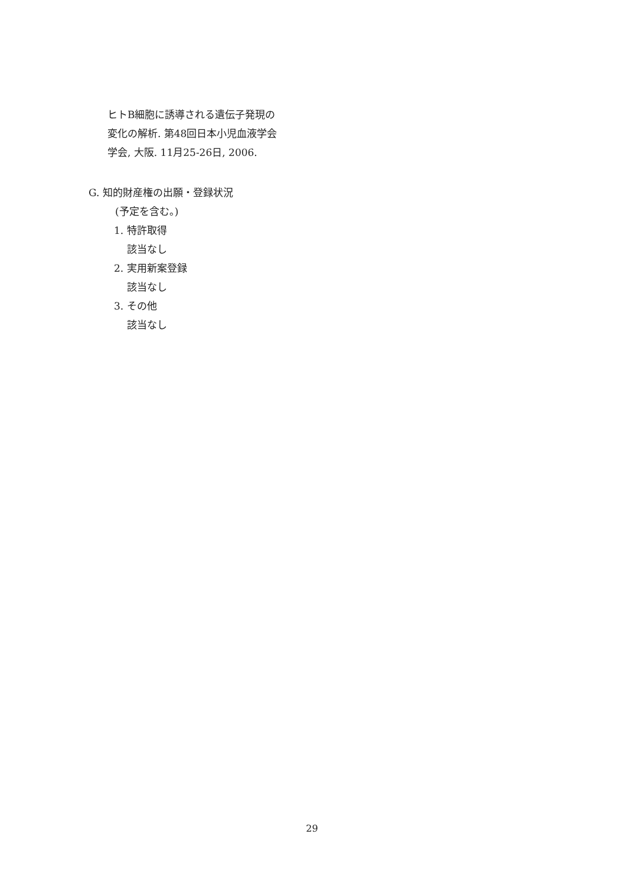ヒトB細胞に誘導される遺伝子発現の
変化の解析. 第48回日本小児血液学会
学会, 大阪. 11月25-26日, 2006.
G. 知的財産権の出願・登録状況
(予定を含む。)
1. 特許取得
該当なし
2. 実用新案登録
該当なし
3. その他
該当なし
29